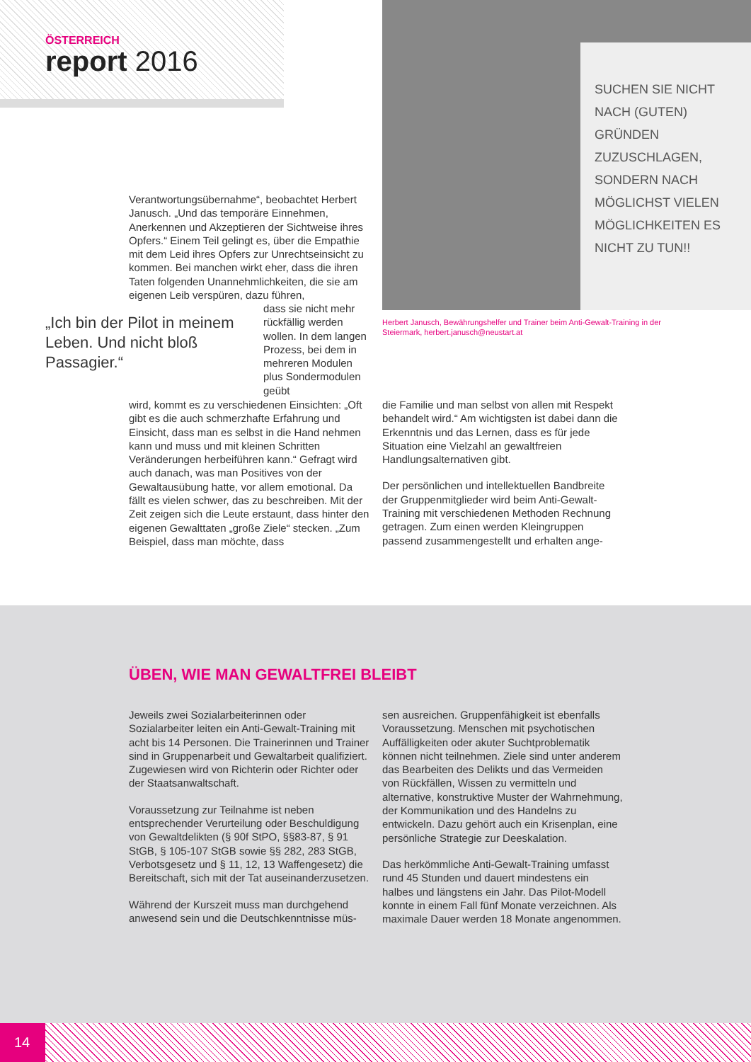ÖSTERREICH
report 2016
SUCHEN SIE NICHT NACH (GUTEN) GRÜNDEN ZUZUSCHLAGEN, SONDERN NACH MÖGLICHST VIELEN MÖGLICHKEITEN ES NICHT ZU TUN!!
Herbert Janusch, Bewährungshelfer und Trainer beim Anti-Gewalt-Training in der Steiermark, herbert.janusch@neustart.at
Verantwortungsübernahme“, beobachtet Herbert Janusch. „Und das temporäre Einnehmen, Anerkennen und Akzeptieren der Sichtweise ihres Opfers.“ Einem Teil gelingt es, über die Empathie mit dem Leid ihres Opfers zur Unrechtseinsicht zu kommen. Bei manchen wirkt eher, dass die ihren Taten folgenden Unannehmlichkeiten, die sie am eigenen Leib verspüren, dazu führen,
„Ich bin der Pilot in meinem Leben. Und nicht bloß Passagier.“
dass sie nicht mehr rückfällig werden wollen. In dem langen Prozess, bei dem in mehreren Modulen plus Sondermodulen geübt
wird, kommt es zu verschiedenen Einsichten: „Oft gibt es die auch schmerzhafte Erfahrung und Einsicht, dass man es selbst in die Hand nehmen kann und muss und mit kleinen Schritten Veränderungen herbeiführen kann.“ Gefragt wird auch danach, was man Positives von der Gewaltausübung hatte, vor allem emotional. Da fällt es vielen schwer, das zu beschreiben. Mit der Zeit zeigen sich die Leute erstaunt, dass hinter den eigenen Gewalttaten „große Ziele“ stecken. „Zum Beispiel, dass man möchte, dass
die Familie und man selbst von allen mit Respekt behandelt wird.“ Am wichtigsten ist dabei dann die Erkenntnis und das Lernen, dass es für jede Situation eine Vielzahl an gewaltfreien Handlungsalternativen gibt.
Der persönlichen und intellektuellen Bandbreite der Gruppenmitglieder wird beim Anti-Gewalt-Training mit verschiedenen Methoden Rechnung getragen. Zum einen werden Kleingruppen passend zusammengestellt und erhalten ange-
ÜBEN, WIE MAN GEWALTFREI BLEIBT
Jeweils zwei Sozialarbeiterinnen oder Sozialarbeiter leiten ein Anti-Gewalt-Training mit acht bis 14 Personen. Die Trainerinnen und Trainer sind in Gruppenarbeit und Gewaltarbeit qualifiziert. Zugewiesen wird von Richterin oder Richter oder der Staatsanwaltschaft.
Voraussetzung zur Teilnahme ist neben entsprechender Verurteilung oder Beschuldigung von Gewaltdelikten (§ 90f StPO, §§83-87, § 91 StGB, § 105-107 StGB sowie §§ 282, 283 StGB, Verbotsgesetz und § 11, 12, 13 Waffengesetz) die Bereitschaft, sich mit der Tat auseinanderzusetzen.
Während der Kurszeit muss man durchgehend anwesend sein und die Deutschkenntnisse müs-
sen ausreichen. Gruppenfähigkeit ist ebenfalls Voraussetzung. Menschen mit psychotischen Auffälligkeiten oder akuter Suchtproblematik können nicht teilnehmen. Ziele sind unter anderem das Bearbeiten des Delikts und das Vermeiden von Rückfällen, Wissen zu vermitteln und alternative, konstruktive Muster der Wahrnehmung, der Kommunikation und des Handelns zu entwickeln. Dazu gehört auch ein Krisenplan, eine persönliche Strategie zur Deeskalation.
Das herkömmliche Anti-Gewalt-Training umfasst rund 45 Stunden und dauert mindestens ein halbes und längstens ein Jahr. Das Pilot-Modell konnte in einem Fall fünf Monate verzeichnen. Als maximale Dauer werden 18 Monate angenommen.
14